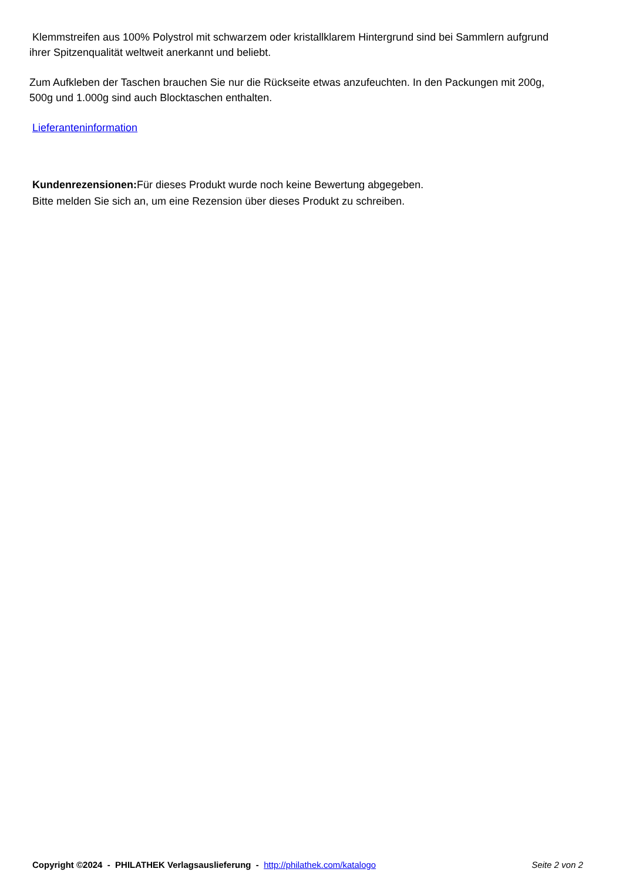Klemmstreifen aus 100% Polystrol mit schwarzem oder kristallklarem Hintergrund sind bei Sammlern aufgrund ihrer Spitzenqualität weltweit anerkannt und beliebt.
Zum Aufkleben der Taschen brauchen Sie nur die Rückseite etwas anzufeuchten. In den Packungen mit 200g, 500g und 1.000g sind auch Blocktaschen enthalten.
Lieferanteninformation
Kundenrezensionen: Für dieses Produkt wurde noch keine Bewertung abgegeben.
Bitte melden Sie sich an, um eine Rezension über dieses Produkt zu schreiben.
Copyright ©2024 - PHILATHEK Verlagsauslieferung - http://philathek.com/katalogo Seite 2 von 2